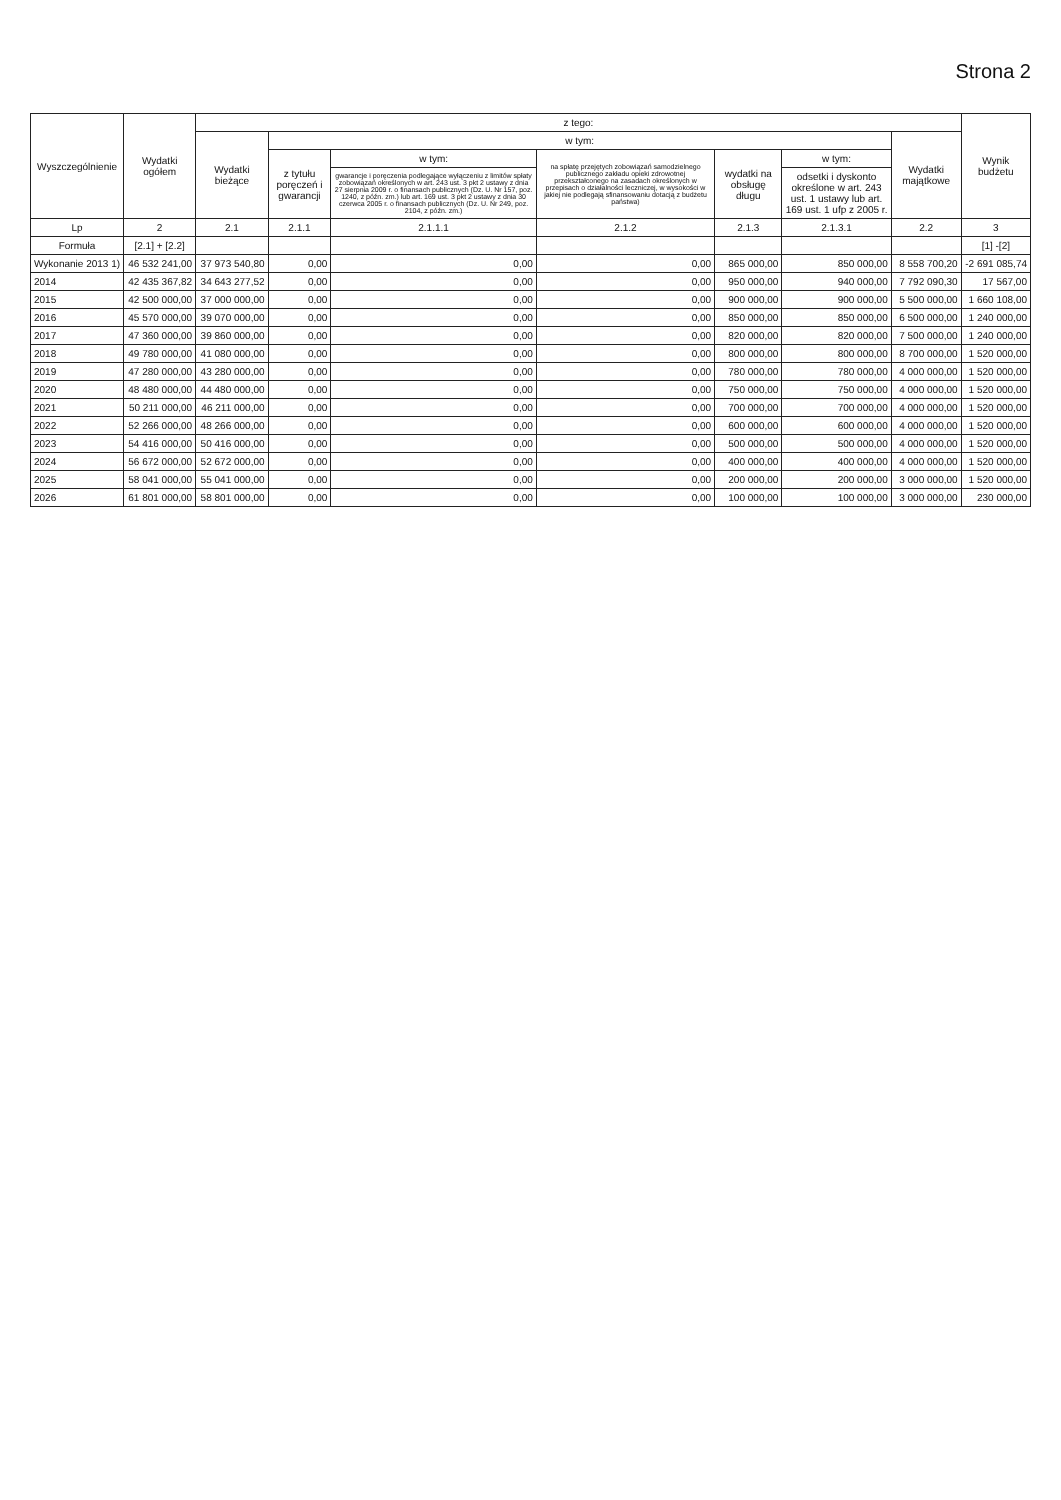Strona 2
| Wyszczególnienie | Wydatki ogółem | z tego: | | | | | | | Wynik budżetu |
| --- | --- | --- | --- | --- | --- | --- | --- | --- | --- |
| | | Wydatki bieżące | w tym: | | | | | Wydatki majątkowe | |
| | | | z tytułu poręczeń i gwarancji | w tym: | na spłatę przejętych zobowiązań samodzielnego publicznego zakładu opieki zdrowotnej przekształconego na zasadach określonych w przepisach o działalności leczniczej, w wysokości w jakiej nie podlegają sfinansowaniu dotacją z budżetu państwa) | wydatki na obsługę długu | w tym: | | |
| | | | | gwarancje i poręczenia podlegające wyłączeniu z limitów spłaty zobowiązań określonych w art. 243 ust. 3 pkt 2 ustawy z dnia 27 sierpnia 2009 r. o finansach publicznych (Dz. U. Nr 157, poz. 1240, z późn. zm.) lub art. 169 ust. 3 pkt 2 ustawy z dnia 30 czerwca 2005 r. o finansach publicznych (Dz. U. Nr 249, poz. 2104, z późn. zm.) | | | odsetki i dyskonto określone w art. 243 ust. 1 ustawy lub art. 169 ust. 1 ufp z 2005 r. | | |
| Lp | 2 | 2.1 | 2.1.1 | 2.1.1.1 | 2.1.2 | 2.1.3 | 2.1.3.1 | 2.2 | 3 |
| Formuła | [2.1] + [2.2] | | | | | | | | [1] -[2] |
| Wykonanie 2013 1) | 46 532 241,00 | 37 973 540,80 | 0,00 | 0,00 | 0,00 | 865 000,00 | 850 000,00 | 8 558 700,20 | -2 691 085,74 |
| 2014 | 42 435 367,82 | 34 643 277,52 | 0,00 | 0,00 | 0,00 | 950 000,00 | 940 000,00 | 7 792 090,30 | 17 567,00 |
| 2015 | 42 500 000,00 | 37 000 000,00 | 0,00 | 0,00 | 0,00 | 900 000,00 | 900 000,00 | 5 500 000,00 | 1 660 108,00 |
| 2016 | 45 570 000,00 | 39 070 000,00 | 0,00 | 0,00 | 0,00 | 850 000,00 | 850 000,00 | 6 500 000,00 | 1 240 000,00 |
| 2017 | 47 360 000,00 | 39 860 000,00 | 0,00 | 0,00 | 0,00 | 820 000,00 | 820 000,00 | 7 500 000,00 | 1 240 000,00 |
| 2018 | 49 780 000,00 | 41 080 000,00 | 0,00 | 0,00 | 0,00 | 800 000,00 | 800 000,00 | 8 700 000,00 | 1 520 000,00 |
| 2019 | 47 280 000,00 | 43 280 000,00 | 0,00 | 0,00 | 0,00 | 780 000,00 | 780 000,00 | 4 000 000,00 | 1 520 000,00 |
| 2020 | 48 480 000,00 | 44 480 000,00 | 0,00 | 0,00 | 0,00 | 750 000,00 | 750 000,00 | 4 000 000,00 | 1 520 000,00 |
| 2021 | 50 211 000,00 | 46 211 000,00 | 0,00 | 0,00 | 0,00 | 700 000,00 | 700 000,00 | 4 000 000,00 | 1 520 000,00 |
| 2022 | 52 266 000,00 | 48 266 000,00 | 0,00 | 0,00 | 0,00 | 600 000,00 | 600 000,00 | 4 000 000,00 | 1 520 000,00 |
| 2023 | 54 416 000,00 | 50 416 000,00 | 0,00 | 0,00 | 0,00 | 500 000,00 | 500 000,00 | 4 000 000,00 | 1 520 000,00 |
| 2024 | 56 672 000,00 | 52 672 000,00 | 0,00 | 0,00 | 0,00 | 400 000,00 | 400 000,00 | 4 000 000,00 | 1 520 000,00 |
| 2025 | 58 041 000,00 | 55 041 000,00 | 0,00 | 0,00 | 0,00 | 200 000,00 | 200 000,00 | 3 000 000,00 | 1 520 000,00 |
| 2026 | 61 801 000,00 | 58 801 000,00 | 0,00 | 0,00 | 0,00 | 100 000,00 | 100 000,00 | 3 000 000,00 | 230 000,00 |